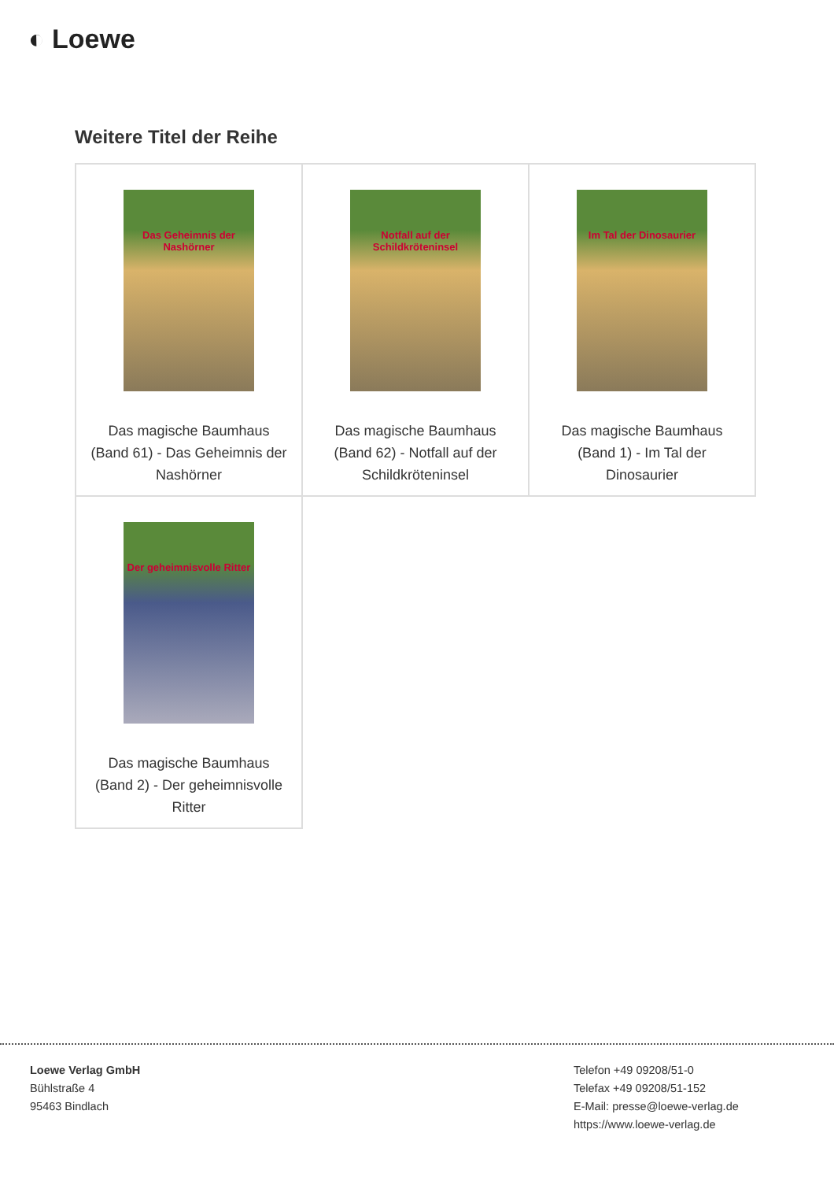◐ Loewe
Weitere Titel der Reihe
| Das Geheimnis der Nashörner Das magische Baumhaus (Band 61) - Das Geheimnis der Nashörner | Notfall auf der Schildkröteninsel Das magische Baumhaus (Band 62) - Notfall auf der Schildkröteninsel | Im Tal der Dinosaurier Das magische Baumhaus (Band 1) - Im Tal der Dinosaurier |
| Der geheimnisvolle Ritter Das magische Baumhaus (Band 2) - Der geheimnisvolle Ritter | | |
Loewe Verlag GmbH
Bühlstraße 4
95463 Bindlach
Telefon +49 09208/51-0
Telefax +49 09208/51-152
E-Mail: presse@loewe-verlag.de
https://www.loewe-verlag.de